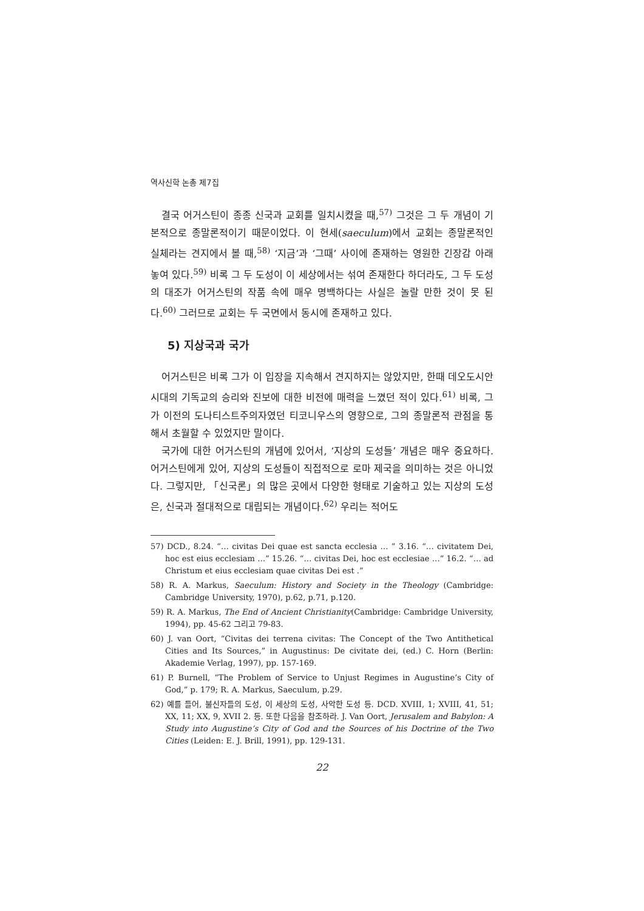역사신학 논총 제7집
결국 어거스틴이 종종 신국과 교회를 일치시켰을 때,<sup>57)</sup> 그것은 그 두 개념이 기본적으로 종말론적이기 때문이었다. 이 현세(saeculum)에서 교회는 종말론적인 실체라는 견지에서 볼 때,<sup>58)</sup> ‘지금’과 ‘그때’ 사이에 존재하는 영원한 긴장감 아래 놓여 있다.<sup>59)</sup> 비록 그 두 도성이 이 세상에서는 섞여 존재한다 하더라도, 그 두 도성의 대조가 어거스틴의 작품 속에 매우 명백하다는 사실은 놀랄 만한 것이 못 된다.<sup>60)</sup> 그러므로 교회는 두 국면에서 동시에 존재하고 있다.
5) 지상국과 국가
어거스틴은 비록 그가 이 입장을 지속해서 견지하지는 않았지만, 한때 데오도시안 시대의 기독교의 승리와 진보에 대한 비전에 매력을 느꼈던 적이 있다.<sup>61)</sup> 비록, 그가 이전의 도나티스트주의자였던 티코니우스의 영향으로, 그의 종말론적 관점을 통해서 초월할 수 있었지만 말이다.
국가에 대한 어거스틴의 개념에 있어서, ‘지상의 도성들’ 개념은 매우 중요하다. 어거스틴에게 있어, 지상의 도성들이 직접적으로 로마 제국을 의미하는 것은 아니었다. 그렇지만, 「신국론」의 많은 곳에서 다양한 형태로 기술하고 있는 지상의 도성은, 신국과 절대적으로 대립되는 개념이다.<sup>62)</sup> 우리는 적어도
57) DCD., 8.24. “… civitas Dei quae est sancta ecclesia … ” 3.16. “… civitatem Dei, hoc est eius ecclesiam …” 15.26. “… civitas Dei, hoc est ecclesiae …” 16.2. “… ad Christum et eius ecclesiam quae civitas Dei est .”
58) R. A. Markus, Saeculum: History and Society in the Theology (Cambridge: Cambridge University, 1970), p.62, p.71, p.120.
59) R. A. Markus, The End of Ancient Christianity(Cambridge: Cambridge University, 1994), pp. 45-62 그리고 79-83.
60) J. van Oort, “Civitas dei terrena civitas: The Concept of the Two Antithetical Cities and Its Sources,” in Augustinus: De civitate dei, (ed.) C. Horn (Berlin: Akademie Verlag, 1997), pp. 157-169.
61) P. Burnell, “The Problem of Service to Unjust Regimes in Augustine’s City of God,” p. 179; R. A. Markus, Saeculum, p.29.
62) 예를 들어, 불신자들의 도성, 이 세상의 도성, 사악한 도성 등. DCD. XVIII, 1; XVIII, 41, 51; XX, 11; XX, 9, XVII 2. 등. 또한 다음을 참조하라. J. Van Oort, Jerusalem and Babylon: A Study into Augustine’s City of God and the Sources of his Doctrine of the Two Cities (Leiden: E. J. Brill, 1991), pp. 129-131.
22